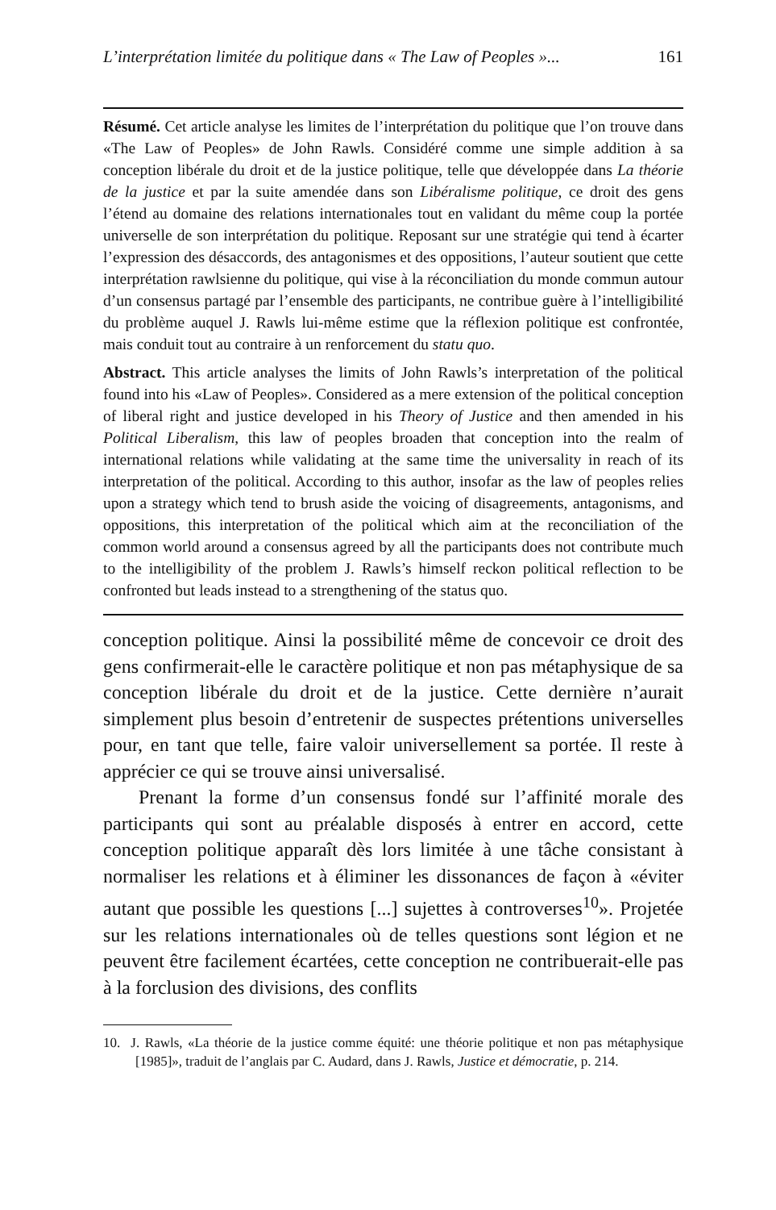L’interprétation limitée du politique dans « The Law of Peoples »... 161
Résumé. Cet article analyse les limites de l’interprétation du politique que l’on trouve dans «The Law of Peoples» de John Rawls. Considéré comme une simple addition à sa conception libérale du droit et de la justice politique, telle que développée dans La théorie de la justice et par la suite amendée dans son Libéralisme politique, ce droit des gens l’étend au domaine des relations internationales tout en validant du même coup la portée universelle de son interprétation du politique. Reposant sur une stratégie qui tend à écarter l’expression des désaccords, des antagonismes et des oppositions, l’auteur soutient que cette interprétation rawlsienne du politique, qui vise à la réconciliation du monde commun autour d’un consensus partagé par l’ensemble des participants, ne contribue guère à l’intelligibilité du problème auquel J. Rawls lui-même estime que la réflexion politique est confrontée, mais conduit tout au contraire à un renforcement du statu quo.
Abstract. This article analyses the limits of John Rawls’s interpretation of the political found into his «Law of Peoples». Considered as a mere extension of the political conception of liberal right and justice developed in his Theory of Justice and then amended in his Political Liberalism, this law of peoples broaden that conception into the realm of international relations while validating at the same time the universality in reach of its interpretation of the political. According to this author, insofar as the law of peoples relies upon a strategy which tend to brush aside the voicing of disagreements, antagonisms, and oppositions, this interpretation of the political which aim at the reconciliation of the common world around a consensus agreed by all the participants does not contribute much to the intelligibility of the problem J. Rawls’s himself reckon political reflection to be confronted but leads instead to a strengthening of the status quo.
conception politique. Ainsi la possibilité même de concevoir ce droit des gens confirmerait-elle le caractère politique et non pas métaphysique de sa conception libérale du droit et de la justice. Cette dernière n’aurait simplement plus besoin d’entretenir de suspectes prétentions universelles pour, en tant que telle, faire valoir universellement sa portée. Il reste à apprécier ce qui se trouve ainsi universalisé.
Prenant la forme d’un consensus fondé sur l’affinité morale des participants qui sont au préalable disposés à entrer en accord, cette conception politique apparaît dès lors limitée à une tâche consistant à normaliser les relations et à éliminer les dissonances de façon à «éviter autant que possible les questions [...] sujettes à controverses<sup>10</sup>». Projetée sur les relations internationales où de telles questions sont légion et ne peuvent être facilement écartées, cette conception ne contribuerait-elle pas à la forclusion des divisions, des conflits
10. J. Rawls, «La théorie de la justice comme équité: une théorie politique et non pas métaphysique [1985]», traduit de l’anglais par C. Audard, dans J. Rawls, Justice et démocratie, p. 214.